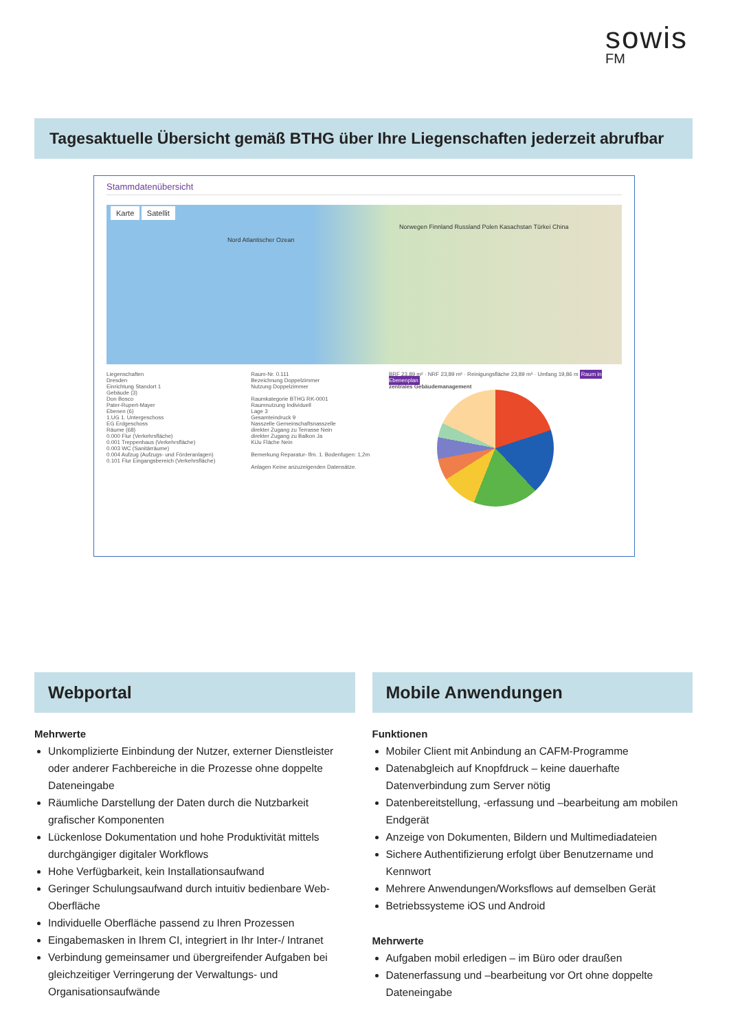sowis
FM
Tagesaktuelle Übersicht gemäß BTHG über Ihre Liegenschaften jederzeit abrufbar
Stammdatenübersicht
Karte Satellit
Norwegen Finnland Russland Polen Kasachstan Türkei China
Nord Atlantischer Ozean
Liegenschaften
Dresden
Einrichtung Standort 1
Gebäude (3)
Don Bosco
Pater-Rupert-Mayer
Ebenen (6)
1.UG 1. Untergeschoss
EG Erdgeschoss
Räume (68)
0.000 Flur (Verkehrsfläche)
0.001 Treppenhaus (Verkehrsfläche)
0.003 WC (Sanitärräume)
0.004 Aufzug (Aufzugs- und Förderanlagen)
0.101 Flur Eingangsbereich (Verkehrsfläche)
Raum-Nr. 0.111
Bezeichnung Doppelzimmer
Nutzung Doppelzimmer
Raumkategorie BTHG RK-0001
Raumnutzung Individuell
Lage 3
Gesamteindruck 9
Nasszelle Gemeinschaftsnasszelle
direkter Zugang zu Terrasse Nein
direkter Zugang zu Balkon Ja
KiJu Fläche Nein
Bemerkung Reparatur- lfm. 1. Bodenfugen: 1,2m
Anlagen Keine anzuzeigenden Datensätze.
BRF 23,89 m² · NRF 23,89 m² · Reinigungsfläche 23,89 m² · Umfang 19,86 m Raum in Ebenenplan
zentrales Gebäudemanagement
Webportal
Mehrwerte
Unkomplizierte Einbindung der Nutzer, externer Dienstleister oder anderer Fachbereiche in die Prozesse ohne doppelte Dateneingabe
Räumliche Darstellung der Daten durch die Nutzbarkeit grafischer Komponenten
Lückenlose Dokumentation und hohe Produktivität mittels durchgängiger digitaler Workflows
Hohe Verfügbarkeit, kein Installationsaufwand
Geringer Schulungsaufwand durch intuitiv bedienbare Web-Oberfläche
Individuelle Oberfläche passend zu Ihren Prozessen
Eingabemasken in Ihrem CI, integriert in Ihr Inter-/ Intranet
Verbindung gemeinsamer und übergreifender Aufgaben bei gleichzeitiger Verringerung der Verwaltungs- und Organisationsaufwände
Mobile Anwendungen
Funktionen
Mobiler Client mit Anbindung an CAFM-Programme
Datenabgleich auf Knopfdruck – keine dauerhafte Datenverbindung zum Server nötig
Datenbereitstellung, -erfassung und –bearbeitung am mobilen Endgerät
Anzeige von Dokumenten, Bildern und Multimediadateien
Sichere Authentifizierung erfolgt über Benutzername und Kennwort
Mehrere Anwendungen/Worksflows auf demselben Gerät
Betriebssysteme iOS und Android
Mehrwerte
Aufgaben mobil erledigen – im Büro oder draußen
Datenerfassung und –bearbeitung vor Ort ohne doppelte Dateneingabe